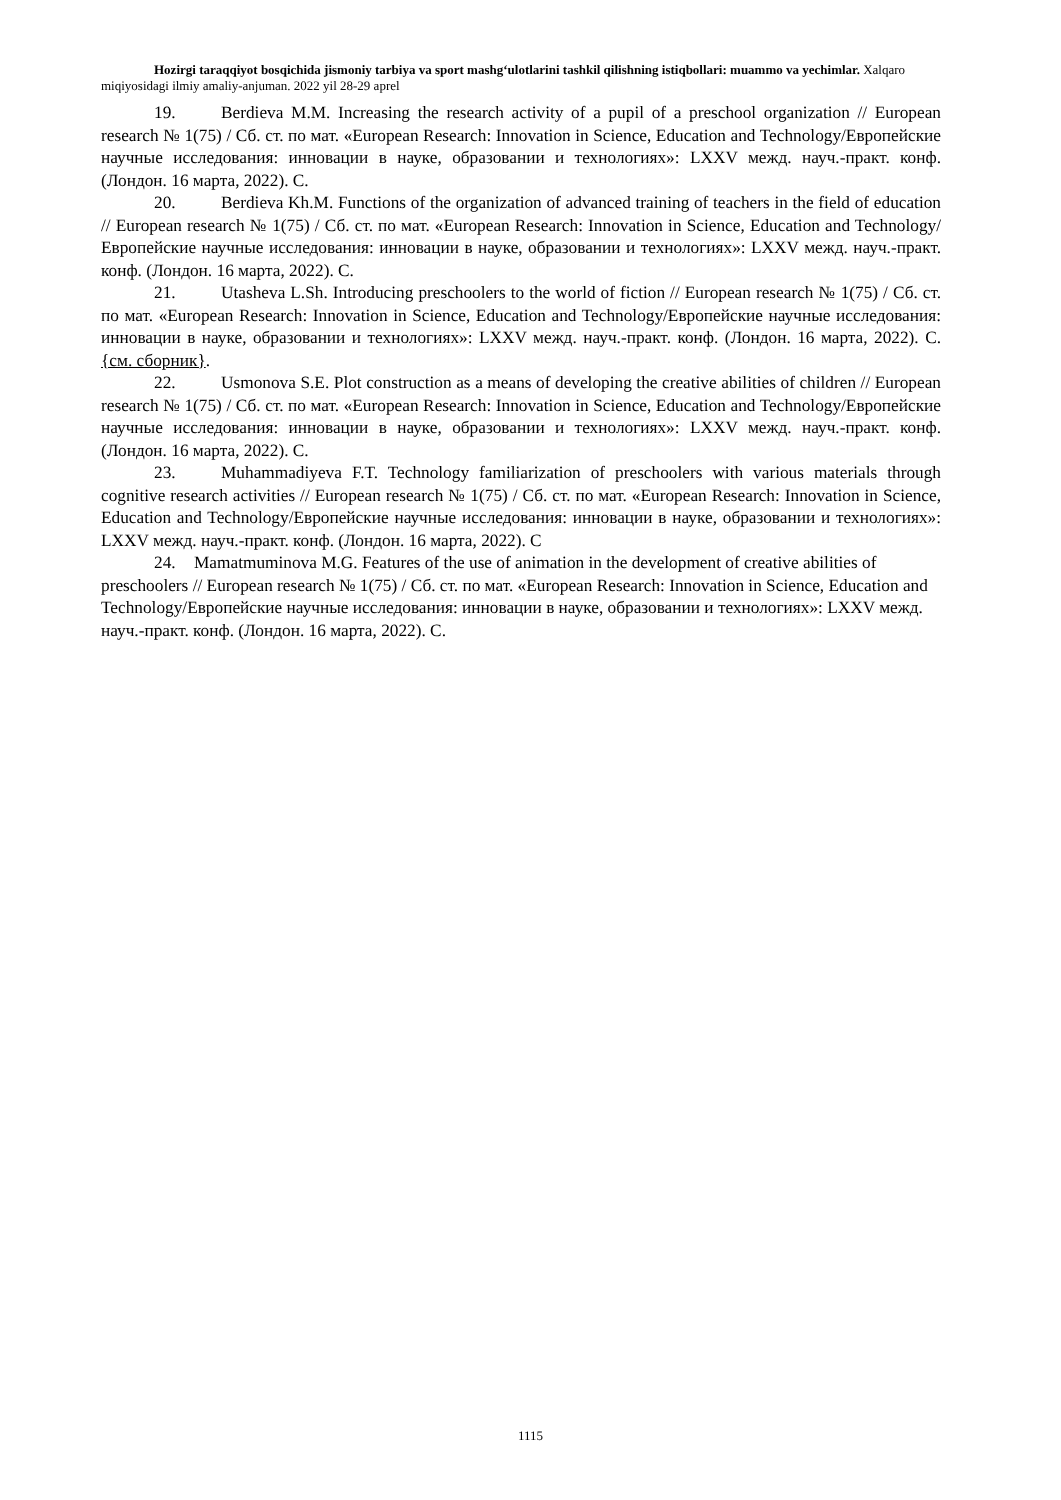Hozirgi taraqqiyot bosqichida jismoniy tarbiya va sport mashg‘ulotlarini tashkil qilishning istiqbollari: muammo va yechimlar. Xalqaro miqiyosidagi ilmiy amaliy-anjuman. 2022 yil 28-29 aprel
19. Berdieva M.M. Increasing the research activity of a pupil of a preschool organization // European research № 1(75) / Сб. ст. по мат. «European Research: Innovation in Science, Education and Technology/Европейские научные исследования: инновации в науке, образовании и технологиях»: LXXV межд. науч.-практ. конф. (Лондон. 16 марта, 2022). С.
20. Berdieva Kh.M. Functions of the organization of advanced training of teachers in the field of education // European research № 1(75) / Сб. ст. по мат. «European Research: Innovation in Science, Education and Technology/Европейские научные исследования: инновации в науке, образовании и технологиях»: LXXV межд. науч.-практ. конф. (Лондон. 16 марта, 2022). С.
21. Utasheva L.Sh. Introducing preschoolers to the world of fiction // European research № 1(75) / Сб. ст. по мат. «European Research: Innovation in Science, Education and Technology/Европейские научные исследования: инновации в науке, образовании и технологиях»: LXXV межд. науч.-практ. конф. (Лондон. 16 марта, 2022). С. {см. сборник}.
22. Usmonova S.E. Plot construction as a means of developing the creative abilities of children // European research № 1(75) / Сб. ст. по мат. «European Research: Innovation in Science, Education and Technology/Европейские научные исследования: инновации в науке, образовании и технологиях»: LXXV межд. науч.-практ. конф. (Лондон. 16 марта, 2022). С.
23. Muhammadiyeva F.T. Technology familiarization of preschoolers with various materials through cognitive research activities // European research № 1(75) / Сб. ст. по мат. «European Research: Innovation in Science, Education and Technology/Европейские научные исследования: инновации в науке, образовании и технологиях»: LXXV межд. науч.-практ. конф. (Лондон. 16 марта, 2022). С
24. Mamatmuminova M.G. Features of the use of animation in the development of creative abilities of preschoolers // European research № 1(75) / Сб. ст. по мат. «European Research: Innovation in Science, Education and Technology/Европейские научные исследования: инновации в науке, образовании и технологиях»: LXXV межд. науч.-практ. конф. (Лондон. 16 марта, 2022). С.
1115